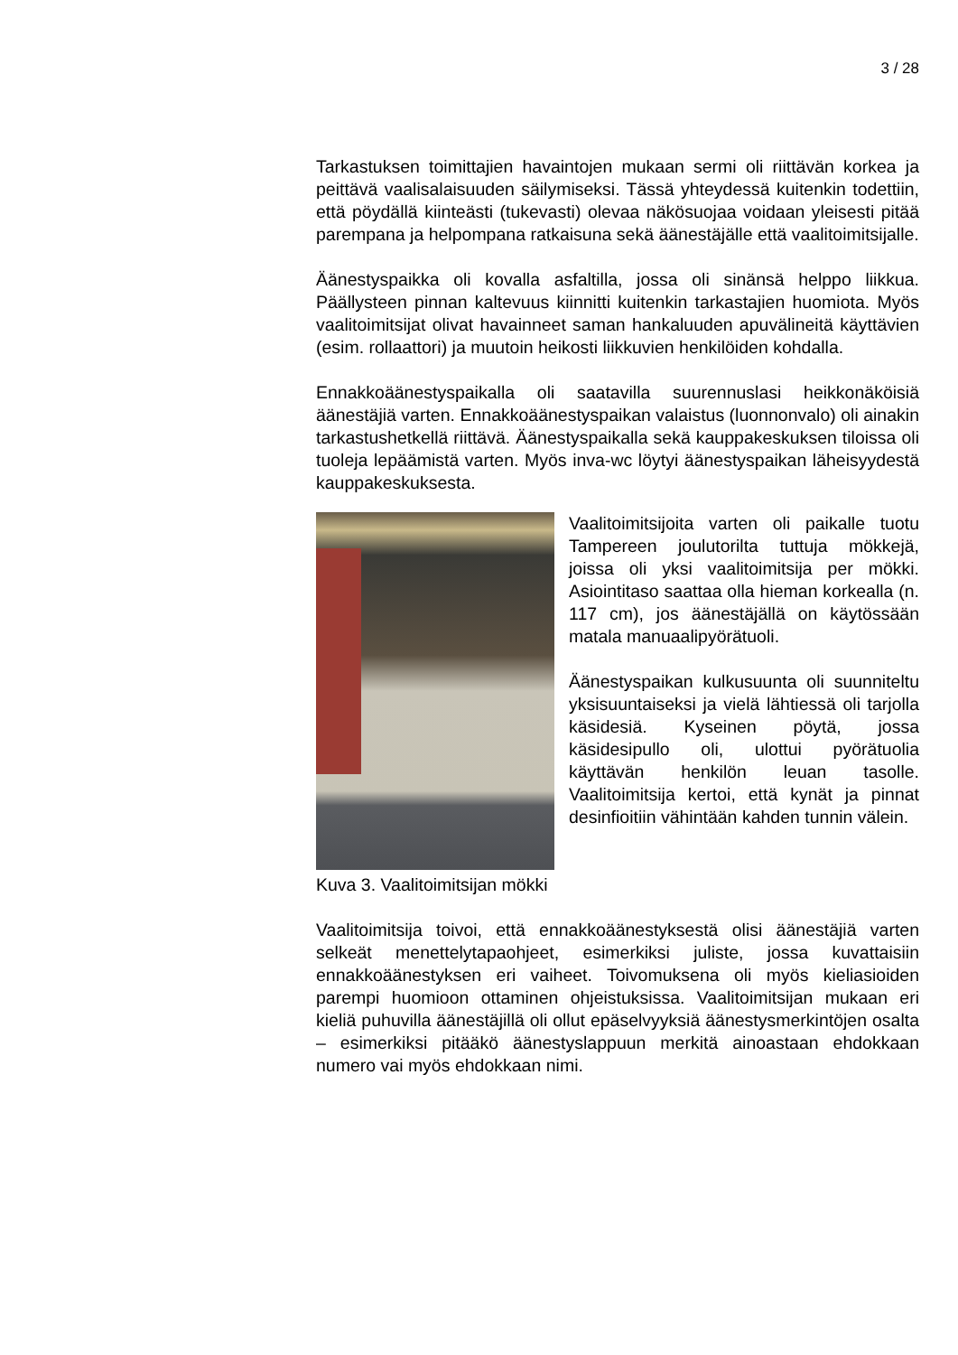3 / 28
Tarkastuksen toimittajien havaintojen mukaan sermi oli riittävän korkea ja peittävä vaalisalaisuuden säilymiseksi. Tässä yhteydessä kuitenkin todettiin, että pöydällä kiinteästi (tukevasti) olevaa näkösuojaa voidaan yleisesti pitää parempana ja helpompana ratkaisuna sekä äänestäjälle että vaalitoimitsijalle.
Äänestyspaikka oli kovalla asfaltilla, jossa oli sinänsä helppo liikkua. Päällysteen pinnan kaltevuus kiinnitti kuitenkin tarkastajien huomiota. Myös vaalitoimitsijat olivat havainneet saman hankaluuden apuvälineitä käyttävien (esim. rollaattori) ja muutoin heikosti liikkuvien henkilöiden kohdalla.
Ennakkoäänestyspaikalla oli saatavilla suurennuslasi heikkonäköisiä äänestäjiä varten. Ennakkoäänestyspaikan valaistus (luonnonvalo) oli ainakin tarkastushetkellä riittävä. Äänestyspaikalla sekä kauppakeskuksen tiloissa oli tuoleja lepäämistä varten. Myös inva-wc löytyi äänestyspaikan läheisyydestä kauppakeskuksesta.
Vaalitoimitsijoita varten oli paikalle tuotu Tampereen joulutorilta tuttuja mökkejä, joissa oli yksi vaalitoimitsija per mökki. Asiointitaso saattaa olla hieman korkealla (n. 117 cm), jos äänestäjällä on käytössään matala manuaalipyörätuoli.
Äänestyspaikan kulkusuunta oli suunniteltu yksisuuntaiseksi ja vielä lähtiessä oli tarjolla käsidesiä. Kyseinen pöytä, jossa käsidesipullo oli, ulottui pyörätuolia käyttävän henkilön leuan tasolle. Vaalitoimitsija kertoi, että kynät ja pinnat desinfioitiin vähintään kahden tunnin välein.
Kuva 3. Vaalitoimitsijan mökki
Vaalitoimitsija toivoi, että ennakkoäänestyksestä olisi äänestäjiä varten selkeät menettelytapaohjeet, esimerkiksi juliste, jossa kuvattaisiin ennakkoäänestyksen eri vaiheet. Toivomuksena oli myös kieliasioiden parempi huomioon ottaminen ohjeistuksissa. Vaalitoimitsijan mukaan eri kieliä puhuvilla äänestäjillä oli ollut epäselvyyksiä äänestysmerkintöjen osalta – esimerkiksi pitääkö äänestyslappuun merkitä ainoastaan ehdokkaan numero vai myös ehdokkaan nimi.